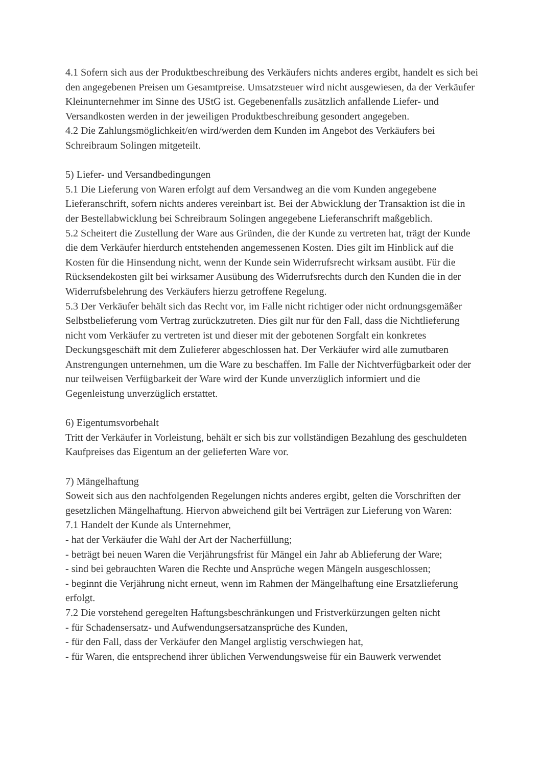4.1 Sofern sich aus der Produktbeschreibung des Verkäufers nichts anderes ergibt, handelt es sich bei den angegebenen Preisen um Gesamtpreise. Umsatzsteuer wird nicht ausgewiesen, da der Verkäufer Kleinunternehmer im Sinne des UStG ist. Gegebenenfalls zusätzlich anfallende Liefer- und Versandkosten werden in der jeweiligen Produktbeschreibung gesondert angegeben.
4.2 Die Zahlungsmöglichkeit/en wird/werden dem Kunden im Angebot des Verkäufers bei Schreibraum Solingen mitgeteilt.
5) Liefer- und Versandbedingungen
5.1 Die Lieferung von Waren erfolgt auf dem Versandweg an die vom Kunden angegebene Lieferanschrift, sofern nichts anderes vereinbart ist. Bei der Abwicklung der Transaktion ist die in der Bestellabwicklung bei Schreibraum Solingen angegebene Lieferanschrift maßgeblich.
5.2 Scheitert die Zustellung der Ware aus Gründen, die der Kunde zu vertreten hat, trägt der Kunde die dem Verkäufer hierdurch entstehenden angemessenen Kosten. Dies gilt im Hinblick auf die Kosten für die Hinsendung nicht, wenn der Kunde sein Widerrufsrecht wirksam ausübt. Für die Rücksendekosten gilt bei wirksamer Ausübung des Widerrufsrechts durch den Kunden die in der Widerrufsbelehrung des Verkäufers hierzu getroffene Regelung.
5.3 Der Verkäufer behält sich das Recht vor, im Falle nicht richtiger oder nicht ordnungsgemäßer Selbstbelieferung vom Vertrag zurückzutreten. Dies gilt nur für den Fall, dass die Nichtlieferung nicht vom Verkäufer zu vertreten ist und dieser mit der gebotenen Sorgfalt ein konkretes Deckungsgeschäft mit dem Zulieferer abgeschlossen hat. Der Verkäufer wird alle zumutbaren Anstrengungen unternehmen, um die Ware zu beschaffen. Im Falle der Nichtverfügbarkeit oder der nur teilweisen Verfügbarkeit der Ware wird der Kunde unverzüglich informiert und die Gegenleistung unverzüglich erstattet.
6) Eigentumsvorbehalt
Tritt der Verkäufer in Vorleistung, behält er sich bis zur vollständigen Bezahlung des geschuldeten Kaufpreises das Eigentum an der gelieferten Ware vor.
7) Mängelhaftung
Soweit sich aus den nachfolgenden Regelungen nichts anderes ergibt, gelten die Vorschriften der gesetzlichen Mängelhaftung. Hiervon abweichend gilt bei Verträgen zur Lieferung von Waren:
7.1 Handelt der Kunde als Unternehmer,
- hat der Verkäufer die Wahl der Art der Nacherfüllung;
- beträgt bei neuen Waren die Verjährungsfrist für Mängel ein Jahr ab Ablieferung der Ware;
- sind bei gebrauchten Waren die Rechte und Ansprüche wegen Mängeln ausgeschlossen;
- beginnt die Verjährung nicht erneut, wenn im Rahmen der Mängelhaftung eine Ersatzlieferung erfolgt.
7.2 Die vorstehend geregelten Haftungsbeschränkungen und Fristverkürzungen gelten nicht
- für Schadensersatz- und Aufwendungsersatzansprüche des Kunden,
- für den Fall, dass der Verkäufer den Mangel arglistig verschwiegen hat,
- für Waren, die entsprechend ihrer üblichen Verwendungsweise für ein Bauwerk verwendet